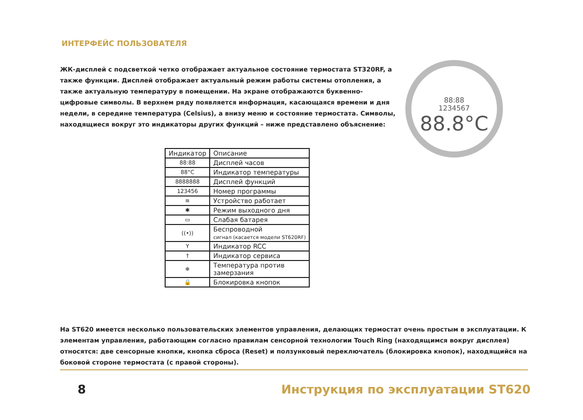ИНТЕРФЕЙС ПОЛЬЗОВАТЕЛЯ
ЖК-дисплей с подсветкой четко отображает актуальное состояние термостата ST320RF, а также функции. Дисплей отображает актуальный режим работы системы отопления, а также актуальную температуру в помещении. На экране отображаются буквенно-цифровые символы. В верхнем ряду появляется информация, касающаяся времени и дня недели, в середине температура (Celsius), а внизу меню и состояние термостата. Символы, находящиеся вокруг это индикаторы других функций – ниже представлено объяснение:
88:88
1234567
88.8°C
| Индикатор | Описание |
| --- | --- |
| 88:88 | Дисплей часов |
| 88°C | Индикатор температуры |
| 8888888 | Дисплей функций |
| 123456 | Номер программы |
| ≋ | Устройство работает |
| ✱ | Режим выходного дня |
| ▭ | Слабая батарея |
| ((•)) | Беспроводной сигнал (касается модели ST620RF) |
| Y | Индикатор RCC |
| † | Индикатор сервиса |
| ❄ | Температура против замерзания |
| 🔒 | Блокировка кнопок |
На ST620 имеется несколько пользовательских элементов управления, делающих термостат очень простым в эксплуатации. К элементам управления, работающим согласно правилам сенсорной технологии Touch Ring (находящимся вокруг дисплея) относятся: две сенсорные кнопки, кнопка сброса (Reset) и ползунковый переключатель (блокировка кнопок), находящийся на боковой стороне термостата (с правой стороны).
8
Инструкция по эксплуатации ST620